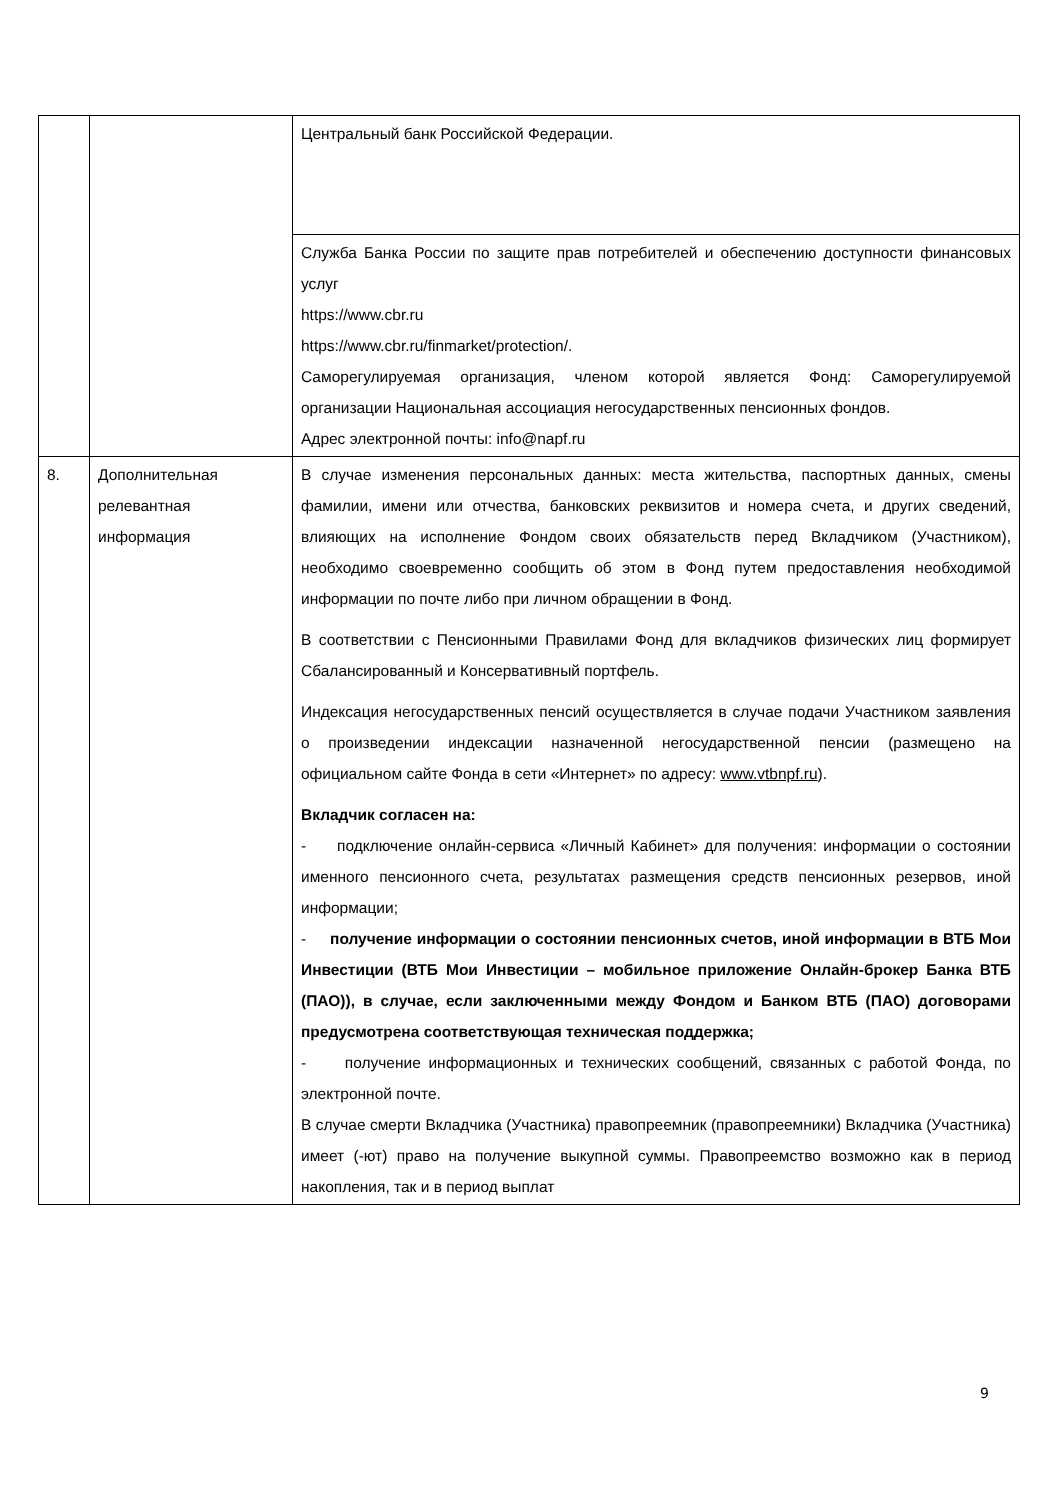| | | Центральный банк Российской Федерации. |
| | | Служба Банка России по защите прав потребителей и обеспечению доступности финансовых услуг https://www.cbr.ru https://www.cbr.ru/finmarket/protection/. Саморегулируемая организация, членом которой является Фонд: Саморегулируемой организации Национальная ассоциация негосударственных пенсионных фондов. Адрес электронной почты: info@napf.ru |
| 8. | Дополнительная релевантная информация | В случае изменения персональных данных: места жительства, паспортных данных, смены фамилии, имени или отчества, банковских реквизитов и номера счета, и других сведений, влияющих на исполнение Фондом своих обязательств перед Вкладчиком (Участником), необходимо своевременно сообщить об этом в Фонд путем предоставления необходимой информации по почте либо при личном обращении в Фонд. В соответствии с Пенсионными Правилами Фонд для вкладчиков физических лиц формирует Сбалансированный и Консервативный портфель. Индексация негосударственных пенсий осуществляется в случае подачи Участником заявления о произведении индексации назначенной негосударственной пенсии (размещено на официальном сайте Фонда в сети «Интернет» по адресу: www.vtbnpf.ru ). Вкладчик согласен на: - подключение онлайн-сервиса «Личный Кабинет» для получения: информации о состоянии именного пенсионного счета, результатах размещения средств пенсионных резервов, иной информации; - получение информации о состоянии пенсионных счетов, иной информации в ВТБ Мои Инвестиции (ВТБ Мои Инвестиции – мобильное приложение Онлайн-брокер Банка ВТБ (ПАО)), в случае, если заключенными между Фондом и Банком ВТБ (ПАО) договорами предусмотрена соответствующая техническая поддержка; - получение информационных и технических сообщений, связанных с работой Фонда, по электронной почте. В случае смерти Вкладчика (Участника) правопреемник (правопреемники) Вкладчика (Участника) имеет (-ют) право на получение выкупной суммы. Правопреемство возможно как в период накопления, так и в период выплат |
9